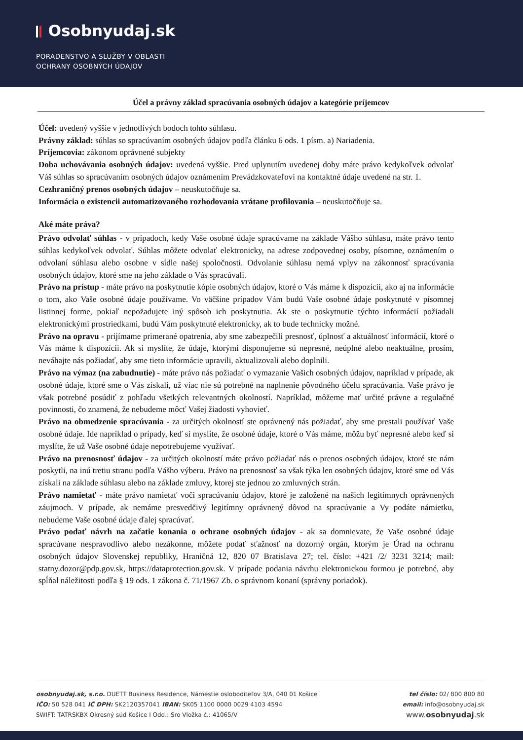Osobnyudaj.sk
PORADENSTVO A SLUŽBY V OBLASTI
OCHRANY OSOBNÝCH ÚDAJOV
Účel a právny základ spracúvania osobných údajov a kategórie príjemcov
Účel: uvedený vyššie v jednotlivých bodoch tohto súhlasu.
Právny základ: súhlas so spracúvaním osobných údajov podľa článku 6 ods. 1 písm. a) Nariadenia.
Príjemcovia: zákonom oprávnené subjekty
Doba uchovávania osobných údajov: uvedená vyššie. Pred uplynutím uvedenej doby máte právo kedykoľvek odvolať Váš súhlas so spracúvaním osobných údajov oznámením Prevádzkovateľovi na kontaktné údaje uvedené na str. 1.
Cezhraničný prenos osobných údajov – neuskutočňuje sa.
Informácia o existencii automatizovaného rozhodovania vrátane profilovania – neuskutočňuje sa.
Aké máte práva?
Právo odvolať súhlas - v prípadoch, kedy Vaše osobné údaje spracúvame na základe Vášho súhlasu, máte právo tento súhlas kedykoľvek odvolať. Súhlas môžete odvolať elektronicky, na adrese zodpovednej osoby, písomne, oznámením o odvolaní súhlasu alebo osobne v sídle našej spoločnosti. Odvolanie súhlasu nemá vplyv na zákonnosť spracúvania osobných údajov, ktoré sme na jeho základe o Vás spracúvali.
Právo na prístup - máte právo na poskytnutie kópie osobných údajov, ktoré o Vás máme k dispozícii, ako aj na informácie o tom, ako Vaše osobné údaje používame. Vo väčšine prípadov Vám budú Vaše osobné údaje poskytnuté v písomnej listinnej forme, pokiaľ nepožadujete iný spôsob ich poskytnutia. Ak ste o poskytnutie týchto informácií požiadali elektronickými prostriedkami, budú Vám poskytnuté elektronicky, ak to bude technicky možné.
Právo na opravu - prijímame primerané opatrenia, aby sme zabezpečili presnosť, úplnosť a aktuálnosť informácií, ktoré o Vás máme k dispozícii. Ak si myslíte, že údaje, ktorými disponujeme sú nepresné, neúplné alebo neaktuálne, prosím, neváhajte nás požiadať, aby sme tieto informácie upravili, aktualizovali alebo doplnili.
Právo na výmaz (na zabudnutie) - máte právo nás požiadať o vymazanie Vašich osobných údajov, napríklad v prípade, ak osobné údaje, ktoré sme o Vás získali, už viac nie sú potrebné na naplnenie pôvodného účelu spracúvania. Vaše právo je však potrebné posúdiť z pohľadu všetkých relevantných okolností. Napríklad, môžeme mať určité právne a regulačné povinnosti, čo znamená, že nebudeme môcť Vašej žiadosti vyhovieť.
Právo na obmedzenie spracúvania - za určitých okolností ste oprávnený nás požiadať, aby sme prestali používať Vaše osobné údaje. Ide napríklad o prípady, keď si myslíte, že osobné údaje, ktoré o Vás máme, môžu byť nepresné alebo keď si myslíte, že už Vaše osobné údaje nepotrebujeme využívať.
Právo na prenosnosť údajov - za určitých okolností máte právo požiadať nás o prenos osobných údajov, ktoré ste nám poskytli, na inú tretiu stranu podľa Vášho výberu. Právo na prenosnosť sa však týka len osobných údajov, ktoré sme od Vás získali na základe súhlasu alebo na základe zmluvy, ktorej ste jednou zo zmluvných strán.
Právo namietať - máte právo namietať voči spracúvaniu údajov, ktoré je založené na našich legitímnych oprávnených záujmoch. V prípade, ak nemáme presvedčivý legitímny oprávnený dôvod na spracúvanie a Vy podáte námietku, nebudeme Vaše osobné údaje ďalej spracúvať.
Právo podať návrh na začatie konania o ochrane osobných údajov - ak sa domnievate, že Vaše osobné údaje spracúvane nespravodlivo alebo nezákonne, môžete podať sťažnosť na dozorný orgán, ktorým je Úrad na ochranu osobných údajov Slovenskej republiky, Hraničná 12, 820 07 Bratislava 27; tel. číslo: +421 /2/ 3231 3214; mail: statny.dozor@pdp.gov.sk, https://dataprotection.gov.sk. V prípade podania návrhu elektronickou formou je potrebné, aby spĺňal náležitosti podľa § 19 ods. 1 zákona č. 71/1967 Zb. o správnom konaní (správny poriadok).
osobnyudaj.sk, s.r.o. DUETT Business Residence, Námestie osloboditeľov 3/A, 040 01 Košice
IČO: 50 528 041 IČ DPH: SK2120357041 IBAN: SK05 1100 0000 0029 4103 4594
SWIFT: TATRSKBX Okresný súd Košice I Odd.: Sro Vložka č.: 41065/V
tel číslo: 02/ 800 800 80
email: info@osobnyudaj.sk
www.osobnyudaj.sk